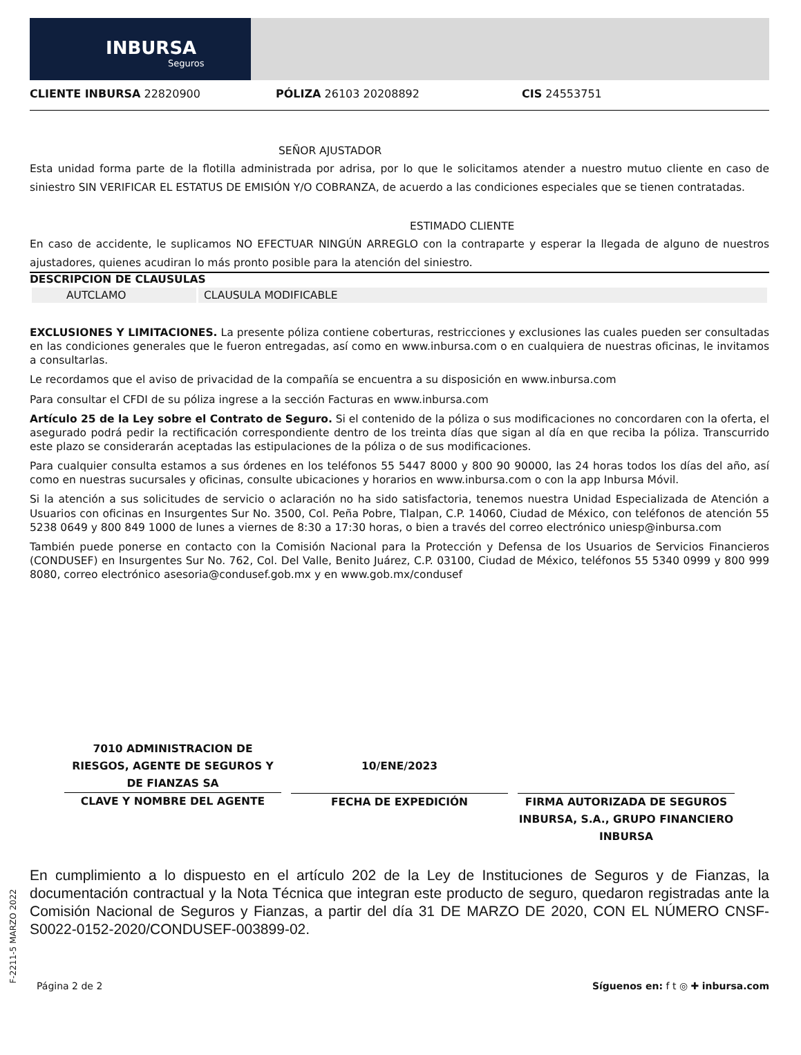INBURSA
Seguros
CLIENTE INBURSA 22820900 PÓLIZA 26103 20208892 CIS 24553751
SEÑOR AJUSTADOR
Esta unidad forma parte de la flotilla administrada por adrisa, por lo que le solicitamos atender a nuestro mutuo cliente en caso de siniestro SIN VERIFICAR EL ESTATUS DE EMISIÓN Y/O COBRANZA, de acuerdo a las condiciones especiales que se tienen contratadas.
ESTIMADO CLIENTE
En caso de accidente, le suplicamos NO EFECTUAR NINGÚN ARREGLO con la contraparte y esperar la llegada de alguno de nuestros ajustadores, quienes acudiran lo más pronto posible para la atención del siniestro.
DESCRIPCION DE CLAUSULAS
| AUTCLAMO | CLAUSULA MODIFICABLE |
EXCLUSIONES Y LIMITACIONES. La presente póliza contiene coberturas, restricciones y exclusiones las cuales pueden ser consultadas en las condiciones generales que le fueron entregadas, así como en www.inbursa.com o en cualquiera de nuestras oficinas, le invitamos a consultarlas.
Le recordamos que el aviso de privacidad de la compañía se encuentra a su disposición en www.inbursa.com
Para consultar el CFDI de su póliza ingrese a la sección Facturas en www.inbursa.com
Artículo 25 de la Ley sobre el Contrato de Seguro. Si el contenido de la póliza o sus modificaciones no concordaren con la oferta, el asegurado podrá pedir la rectificación correspondiente dentro de los treinta días que sigan al día en que reciba la póliza. Transcurrido este plazo se considerarán aceptadas las estipulaciones de la póliza o de sus modificaciones.
Para cualquier consulta estamos a sus órdenes en los teléfonos 55 5447 8000 y 800 90 90000, las 24 horas todos los días del año, así como en nuestras sucursales y oficinas, consulte ubicaciones y horarios en www.inbursa.com o con la app Inbursa Móvil.
Si la atención a sus solicitudes de servicio o aclaración no ha sido satisfactoria, tenemos nuestra Unidad Especializada de Atención a Usuarios con oficinas en Insurgentes Sur No. 3500, Col. Peña Pobre, Tlalpan, C.P. 14060, Ciudad de México, con teléfonos de atención 55 5238 0649 y 800 849 1000 de lunes a viernes de 8:30 a 17:30 horas, o bien a través del correo electrónico uniesp@inbursa.com
También puede ponerse en contacto con la Comisión Nacional para la Protección y Defensa de los Usuarios de Servicios Financieros (CONDUSEF) en Insurgentes Sur No. 762, Col. Del Valle, Benito Juárez, C.P. 03100, Ciudad de México, teléfonos 55 5340 0999 y 800 999 8080, correo electrónico asesoria@condusef.gob.mx y en www.gob.mx/condusef
7010 ADMINISTRACION DE RIESGOS, AGENTE DE SEGUROS Y DE FIANZAS SA
CLAVE Y NOMBRE DEL AGENTE
10/ENE/2023
FECHA DE EXPEDICIÓN
FIRMA AUTORIZADA DE SEGUROS INBURSA, S.A., GRUPO FINANCIERO INBURSA
En cumplimiento a lo dispuesto en el artículo 202 de la Ley de Instituciones de Seguros y de Fianzas, la documentación contractual y la Nota Técnica que integran este producto de seguro, quedaron registradas ante la Comisión Nacional de Seguros y Fianzas, a partir del día 31 DE MARZO DE 2020, CON EL NÚMERO CNSF-S0022-0152-2020/CONDUSEF-003899-02.
Página 2 de 2 Síguenos en: f t ◎ ✚ inbursa.com
F-2211-5 MARZO 2022